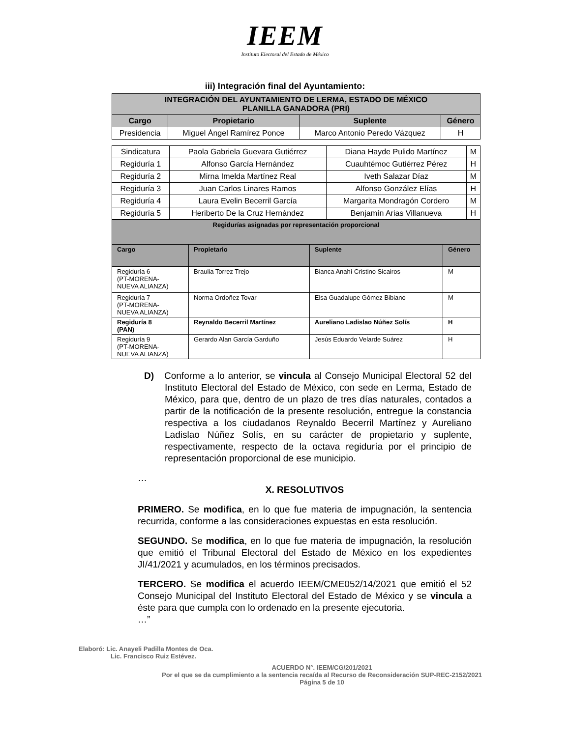IEEM
Instituto Electoral del Estado de México
iii) Integración final del Ayuntamiento:
| INTEGRACIÓN DEL AYUNTAMIENTO DE LERMA, ESTADO DE MÉXICO PLANILLA GANADORA (PRI) | | | |
| --- | --- | --- | --- |
| Cargo | Propietario | Suplente | Género |
| Presidencia | Miguel Ángel Ramírez Ponce | Marco Antonio Peredo Vázquez | H |
| Sindicatura | Paola Gabriela Guevara Gutiérrez | Diana Hayde Pulido Martínez | M |
| Regiduría 1 | Alfonso García Hernández | Cuauhtémoc Gutiérrez Pérez | H |
| Regiduría 2 | Mirna Imelda Martínez Real | Iveth Salazar Díaz | M |
| Regiduría 3 | Juan Carlos Linares Ramos | Alfonso González Elías | H |
| Regiduría 4 | Laura Evelin Becerril García | Margarita Mondragón Cordero | M |
| Regiduría 5 | Heriberto De la Cruz Hernández | Benjamín Arias Villanueva | H |
| Regidurías asignadas por representación proporcional | | | |
| --- | --- | --- | --- |
| Cargo | Propietario | Suplente | Género |
| Regiduría 6 (PT-MORENA- NUEVA ALIANZA) | Braulia Torrez Trejo | Bianca Anahí Cristino Sicairos | M |
| Regiduría 7 (PT-MORENA- NUEVA ALIANZA) | Norma Ordoñez Tovar | Elsa Guadalupe Gómez Bibiano | M |
| Regiduría 8 (PAN) | Reynaldo Becerril Martínez | Aureliano Ladislao Núñez Solís | H |
| Regiduría 9 (PT-MORENA- NUEVA ALIANZA) | Gerardo Alan García Garduño | Jesús Eduardo Velarde Suárez | H |
D) Conforme a lo anterior, se vincula al Consejo Municipal Electoral 52 del Instituto Electoral del Estado de México, con sede en Lerma, Estado de México, para que, dentro de un plazo de tres días naturales, contados a partir de la notificación de la presente resolución, entregue la constancia respectiva a los ciudadanos Reynaldo Becerril Martínez y Aureliano Ladislao Núñez Solís, en su carácter de propietario y suplente, respectivamente, respecto de la octava regiduría por el principio de representación proporcional de ese municipio.
…
X. RESOLUTIVOS
PRIMERO. Se modifica, en lo que fue materia de impugnación, la sentencia recurrida, conforme a las consideraciones expuestas en esta resolución.
SEGUNDO. Se modifica, en lo que fue materia de impugnación, la resolución que emitió el Tribunal Electoral del Estado de México en los expedientes JI/41/2021 y acumulados, en los términos precisados.
TERCERO. Se modifica el acuerdo IEEM/CME052/14/2021 que emitió el 52 Consejo Municipal del Instituto Electoral del Estado de México y se vincula a éste para que cumpla con lo ordenado en la presente ejecutoria.
…”
Elaboró: Lic. Anayeli Padilla Montes de Oca.
Lic. Francisco Ruiz Estévez.
ACUERDO N°. IEEM/CG/201/2021
Por el que se da cumplimiento a la sentencia recaída al Recurso de Reconsideración SUP-REC-2152/2021
Página 5 de 10